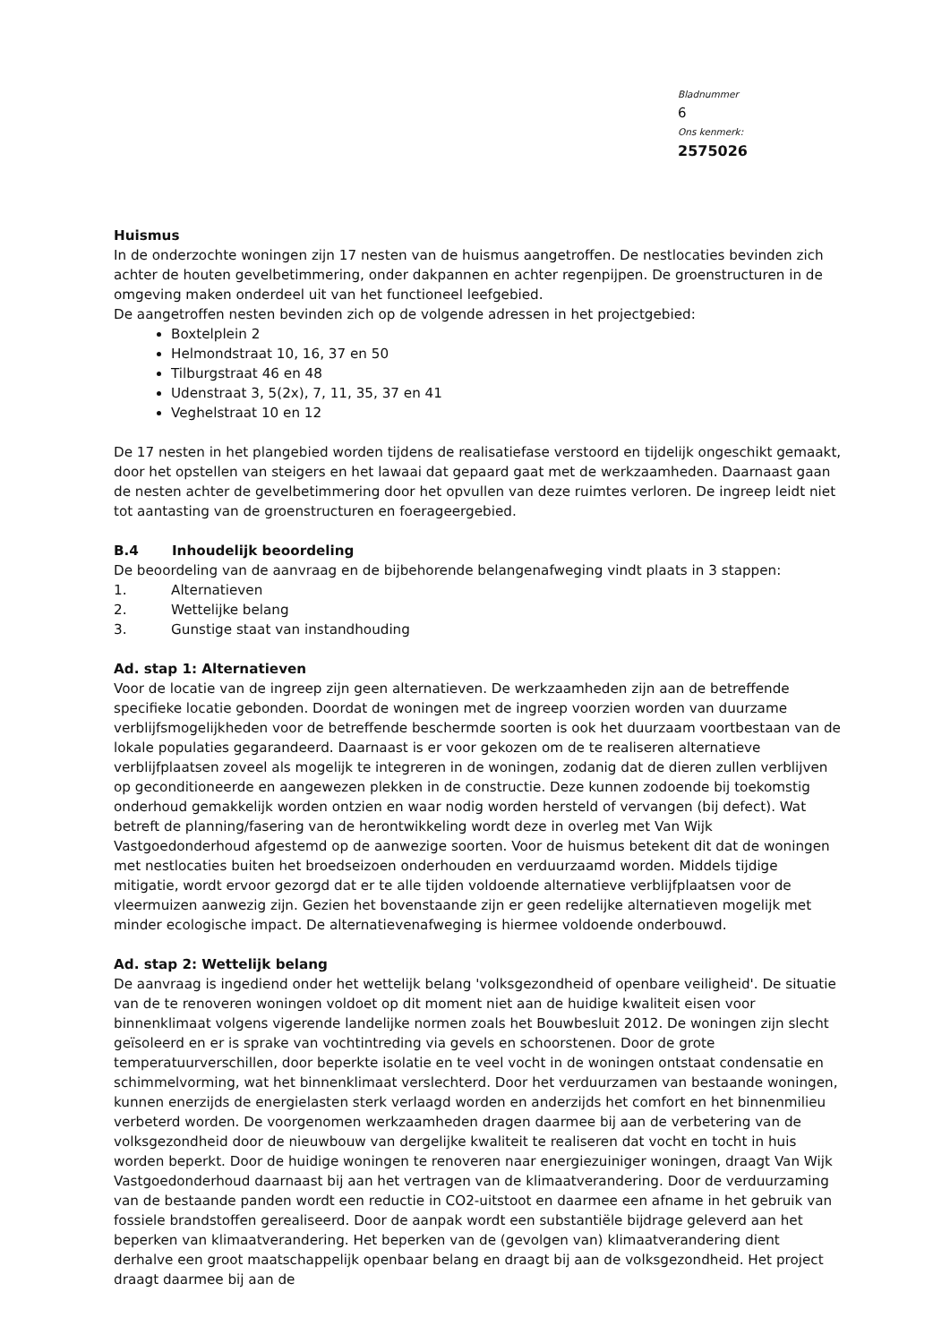Bladnummer
6
Ons kenmerk:
2575026
Huismus
In de onderzochte woningen zijn 17 nesten van de huismus aangetroffen. De nestlocaties bevinden zich achter de houten gevelbetimmering, onder dakpannen en achter regenpijpen. De groenstructuren in de omgeving maken onderdeel uit van het functioneel leefgebied.
De aangetroffen nesten bevinden zich op de volgende adressen in het projectgebied:
Boxtelplein 2
Helmondstraat 10, 16, 37 en 50
Tilburgstraat 46 en 48
Udenstraat 3, 5(2x), 7, 11, 35, 37 en 41
Veghelstraat 10 en 12
De 17 nesten in het plangebied worden tijdens de realisatiefase verstoord en tijdelijk ongeschikt gemaakt, door het opstellen van steigers en het lawaai dat gepaard gaat met de werkzaamheden. Daarnaast gaan de nesten achter de gevelbetimmering door het opvullen van deze ruimtes verloren. De ingreep leidt niet tot aantasting van de groenstructuren en foerageergebied.
B.4 Inhoudelijk beoordeling
De beoordeling van de aanvraag en de bijbehorende belangenafweging vindt plaats in 3 stappen:
1. Alternatieven
2. Wettelijke belang
3. Gunstige staat van instandhouding
Ad. stap 1: Alternatieven
Voor de locatie van de ingreep zijn geen alternatieven. De werkzaamheden zijn aan de betreffende specifieke locatie gebonden. Doordat de woningen met de ingreep voorzien worden van duurzame verblijfsmogelijkheden voor de betreffende beschermde soorten is ook het duurzaam voortbestaan van de lokale populaties gegarandeerd. Daarnaast is er voor gekozen om de te realiseren alternatieve verblijfplaatsen zoveel als mogelijk te integreren in de woningen, zodanig dat de dieren zullen verblijven op geconditioneerde en aangewezen plekken in de constructie. Deze kunnen zodoende bij toekomstig onderhoud gemakkelijk worden ontzien en waar nodig worden hersteld of vervangen (bij defect). Wat betreft de planning/fasering van de herontwikkeling wordt deze in overleg met Van Wijk Vastgoedonderhoud afgestemd op de aanwezige soorten. Voor de huismus betekent dit dat de woningen met nestlocaties buiten het broedseizoen onderhouden en verduurzaamd worden. Middels tijdige mitigatie, wordt ervoor gezorgd dat er te alle tijden voldoende alternatieve verblijfplaatsen voor de vleermuizen aanwezig zijn. Gezien het bovenstaande zijn er geen redelijke alternatieven mogelijk met minder ecologische impact. De alternatievenafweging is hiermee voldoende onderbouwd.
Ad. stap 2: Wettelijk belang
De aanvraag is ingediend onder het wettelijk belang 'volksgezondheid of openbare veiligheid'. De situatie van de te renoveren woningen voldoet op dit moment niet aan de huidige kwaliteit eisen voor binnenklimaat volgens vigerende landelijke normen zoals het Bouwbesluit 2012. De woningen zijn slecht geïsoleerd en er is sprake van vochtintreding via gevels en schoorstenen. Door de grote temperatuurverschillen, door beperkte isolatie en te veel vocht in de woningen ontstaat condensatie en schimmelvorming, wat het binnenklimaat verslechterd. Door het verduurzamen van bestaande woningen, kunnen enerzijds de energielasten sterk verlaagd worden en anderzijds het comfort en het binnenmilieu verbeterd worden. De voorgenomen werkzaamheden dragen daarmee bij aan de verbetering van de volksgezondheid door de nieuwbouw van dergelijke kwaliteit te realiseren dat vocht en tocht in huis worden beperkt. Door de huidige woningen te renoveren naar energiezuiniger woningen, draagt Van Wijk Vastgoedonderhoud daarnaast bij aan het vertragen van de klimaatverandering. Door de verduurzaming van de bestaande panden wordt een reductie in CO2-uitstoot en daarmee een afname in het gebruik van fossiele brandstoffen gerealiseerd. Door de aanpak wordt een substantiële bijdrage geleverd aan het beperken van klimaatverandering. Het beperken van de (gevolgen van) klimaatverandering dient derhalve een groot maatschappelijk openbaar belang en draagt bij aan de volksgezondheid. Het project draagt daarmee bij aan de